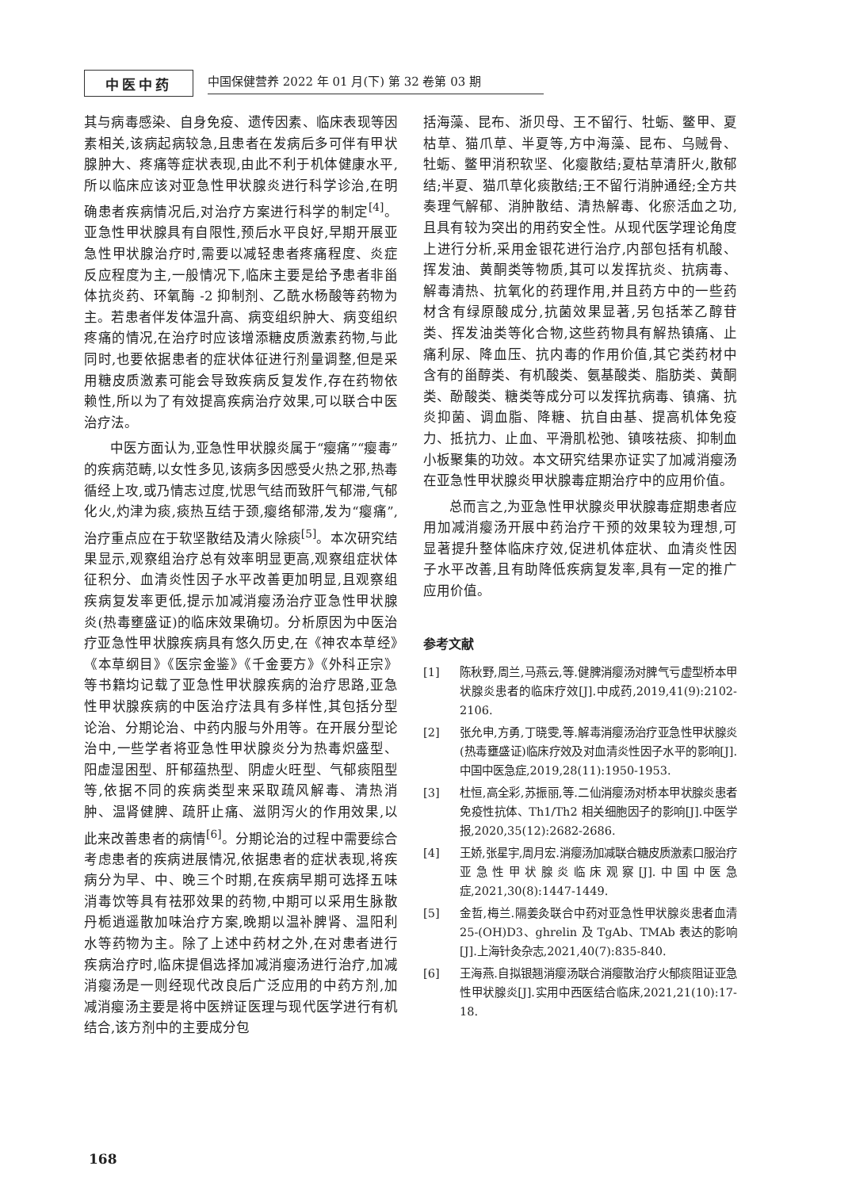中医中药
中国保健营养 2022 年 01 月(下) 第 32 卷第 03 期
其与病毒感染、自身免疫、遗传因素、临床表现等因素相关,该病起病较急,且患者在发病后多可伴有甲状腺肿大、疼痛等症状表现,由此不利于机体健康水平,所以临床应该对亚急性甲状腺炎进行科学诊治,在明确患者疾病情况后,对治疗方案进行科学的制定<sup>[4]</sup>。亚急性甲状腺具有自限性,预后水平良好,早期开展亚急性甲状腺治疗时,需要以减轻患者疼痛程度、炎症反应程度为主,一般情况下,临床主要是给予患者非甾体抗炎药、环氧酶 -2 抑制剂、乙酰水杨酸等药物为主。若患者伴发体温升高、病变组织肿大、病变组织疼痛的情况,在治疗时应该增添糖皮质激素药物,与此同时,也要依据患者的症状体征进行剂量调整,但是采用糖皮质激素可能会导致疾病反复发作,存在药物依赖性,所以为了有效提高疾病治疗效果,可以联合中医治疗法。
中医方面认为,亚急性甲状腺炎属于“瘿痛”“瘿毒”的疾病范畴,以女性多见,该病多因感受火热之邪,热毒循经上攻,或乃情志过度,忧思气结而致肝气郁滞,气郁化火,灼津为痰,痰热互结于颈,瘿络郁滞,发为“瘿痛”,治疗重点应在于软坚散结及清火除痰<sup>[5]</sup>。本次研究结果显示,观察组治疗总有效率明显更高,观察组症状体征积分、血清炎性因子水平改善更加明显,且观察组疾病复发率更低,提示加减消瘿汤治疗亚急性甲状腺炎(热毒壅盛证)的临床效果确切。分析原因为中医治疗亚急性甲状腺疾病具有悠久历史,在《神农本草经》《本草纲目》《医宗金鉴》《千金要方》《外科正宗》等书籍均记载了亚急性甲状腺疾病的治疗思路,亚急性甲状腺疾病的中医治疗法具有多样性,其包括分型论治、分期论治、中药内服与外用等。在开展分型论治中,一些学者将亚急性甲状腺炎分为热毒炽盛型、阳虚湿困型、肝郁蕴热型、阴虚火旺型、气郁痰阻型等,依据不同的疾病类型来采取疏风解毒、清热消肿、温肾健脾、疏肝止痛、滋阴泻火的作用效果,以此来改善患者的病情<sup>[6]</sup>。分期论治的过程中需要综合考虑患者的疾病进展情况,依据患者的症状表现,将疾病分为早、中、晚三个时期,在疾病早期可选择五味消毒饮等具有祛邪效果的药物,中期可以采用生脉散丹栀逍遥散加味治疗方案,晚期以温补脾肾、温阳利水等药物为主。除了上述中药材之外,在对患者进行疾病治疗时,临床提倡选择加减消瘿汤进行治疗,加减消瘿汤是一则经现代改良后广泛应用的中药方剂,加减消瘿汤主要是将中医辨证医理与现代医学进行有机结合,该方剂中的主要成分包
括海藻、昆布、浙贝母、王不留行、牡蛎、鳖甲、夏枯草、猫爪草、半夏等,方中海藻、昆布、乌贼骨、牡蛎、鳖甲消积软坚、化瘿散结;夏枯草清肝火,散郁结;半夏、猫爪草化痰散结;王不留行消肿通经;全方共奏理气解郁、消肿散结、清热解毒、化瘀活血之功,且具有较为突出的用药安全性。从现代医学理论角度上进行分析,采用金银花进行治疗,内部包括有机酸、挥发油、黄酮类等物质,其可以发挥抗炎、抗病毒、解毒清热、抗氧化的药理作用,并且药方中的一些药材含有绿原酸成分,抗菌效果显著,另包括苯乙醇苷类、挥发油类等化合物,这些药物具有解热镇痛、止痛利尿、降血压、抗内毒的作用价值,其它类药材中含有的甾醇类、有机酸类、氨基酸类、脂肪类、黄酮类、酚酸类、糖类等成分可以发挥抗病毒、镇痛、抗炎抑菌、调血脂、降糖、抗自由基、提高机体免疫力、抵抗力、止血、平滑肌松弛、镇咳祛痰、抑制血小板聚集的功效。本文研究结果亦证实了加减消瘿汤在亚急性甲状腺炎甲状腺毒症期治疗中的应用价值。
总而言之,为亚急性甲状腺炎甲状腺毒症期患者应用加减消瘿汤开展中药治疗干预的效果较为理想,可显著提升整体临床疗效,促进机体症状、血清炎性因子水平改善,且有助降低疾病复发率,具有一定的推广应用价值。
参考文献
[1] 陈秋野,周兰,马燕云,等.健脾消瘿汤对脾气亏虚型桥本甲状腺炎患者的临床疗效[J].中成药,2019,41(9):2102-2106.
[2] 张允申,方勇,丁晓雯,等.解毒消瘿汤治疗亚急性甲状腺炎(热毒壅盛证)临床疗效及对血清炎性因子水平的影响[J].中国中医急症,2019,28(11):1950-1953.
[3] 杜恒,高全彩,苏振丽,等.二仙消瘿汤对桥本甲状腺炎患者免疫性抗体、Th1/Th2 相关细胞因子的影响[J].中医学报,2020,35(12):2682-2686.
[4] 王娇,张星宇,周月宏.消瘿汤加减联合糖皮质激素口服治疗亚急性甲状腺炎临床观察[J].中国中医急症,2021,30(8):1447-1449.
[5] 金哲,梅兰.隔姜灸联合中药对亚急性甲状腺炎患者血清 25-(OH)D3、ghrelin 及 TgAb、TMAb 表达的影响[J].上海针灸杂志,2021,40(7):835-840.
[6] 王海燕.自拟银翘消瘿汤联合消瘿散治疗火郁痰阻证亚急性甲状腺炎[J].实用中西医结合临床,2021,21(10):17-18.
168